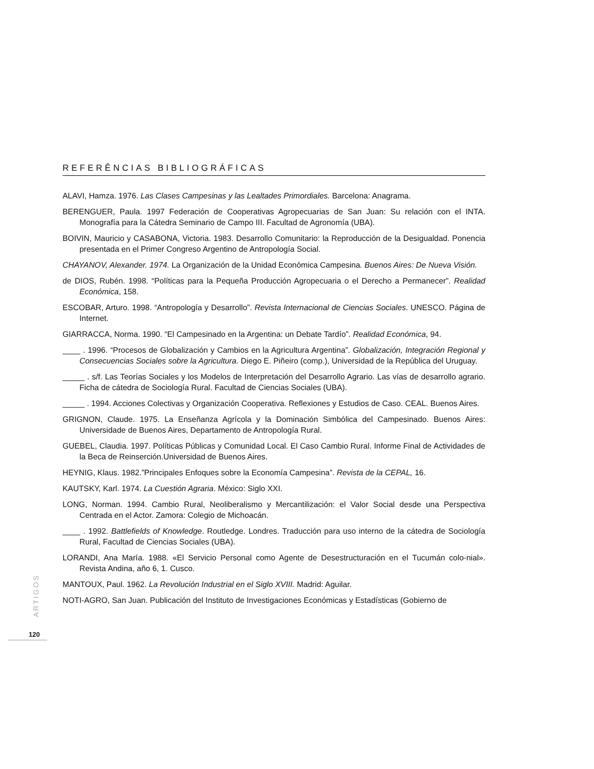REFERÊNCIAS BIBLIOGRÁFICAS
ALAVI, Hamza. 1976. Las Clases Campesinas y las Lealtades Primordiales. Barcelona: Anagrama.
BERENGUER, Paula. 1997 Federación de Cooperativas Agropecuarias de San Juan: Su relación con el INTA. Monografía para la Cátedra Seminario de Campo III. Facultad de Agronomía (UBA).
BOIVIN, Mauricio y CASABONA, Victoria. 1983. Desarrollo Comunitario: la Reproducción de la Desigualdad. Ponencia presentada en el Primer Congreso Argentino de Antropología Social.
CHAYANOV, Alexander. 1974. La Organización de la Unidad Económica Campesina. Buenos Aires: De Nueva Visión.
de DIOS, Rubén. 1998. “Políticas para la Pequeña Producción Agropecuaria o el Derecho a Permanecer”. Realidad Económica, 158.
ESCOBAR, Arturo. 1998. “Antropología y Desarrollo”. Revista Internacional de Ciencias Sociales. UNESCO. Página de Internet.
GIARRACCA, Norma. 1990. “El Campesinado en la Argentina: un Debate Tardío”. Realidad Económica, 94.
____ . 1996. “Procesos de Globalización y Cambios en la Agricultura Argentina”. Globalización, Integración Regional y Consecuencias Sociales sobre la Agricultura. Diego E. Piñeiro (comp.), Universidad de la República del Uruguay.
_____ . s/f. Las Teorías Sociales y los Modelos de Interpretación del Desarrollo Agrario. Las vías de desarrollo agrario. Ficha de cátedra de Sociología Rural. Facultad de Ciencias Sociales (UBA).
_____ . 1994. Acciones Colectivas y Organización Cooperativa. Reflexiones y Estudios de Caso. CEAL. Buenos Aires.
GRIGNON, Claude. 1975. La Enseñanza Agrícola y la Dominación Simbólica del Campesinado. Buenos Aires: Universidade de Buenos Aires, Departamento de Antropología Rural.
GUEBEL, Claudia. 1997. Políticas Públicas y Comunidad Local. El Caso Cambio Rural. Informe Final de Actividades de la Beca de Reinserción.Universidad de Buenos Aires.
HEYNIG, Klaus. 1982.”Principales Enfoques sobre la Economía Campesina”. Revista de la CEPAL, 16.
KAUTSKY, Karl. 1974. La Cuestión Agraria. México: Siglo XXI.
LONG, Norman. 1994. Cambio Rural, Neoliberalismo y Mercantilización: el Valor Social desde una Perspectiva Centrada en el Actor. Zamora: Colegio de Michoacán.
____ . 1992. Battlefields of Knowledge. Routledge. Londres. Traducción para uso interno de la cátedra de Sociología Rural, Facultad de Ciencias Sociales (UBA).
LORANDI, Ana María. 1988. «El Servicio Personal como Agente de Desestructuración en el Tucumán colo-nial». Revista Andina, año 6, 1. Cusco.
MANTOUX, Paul. 1962. La Revolución Industrial en el Siglo XVIII. Madrid: Aguilar.
NOTI-AGRO, San Juan. Publicación del Instituto de Investigaciones Económicas y Estadísticas (Gobierno de
ARTIGOS
120